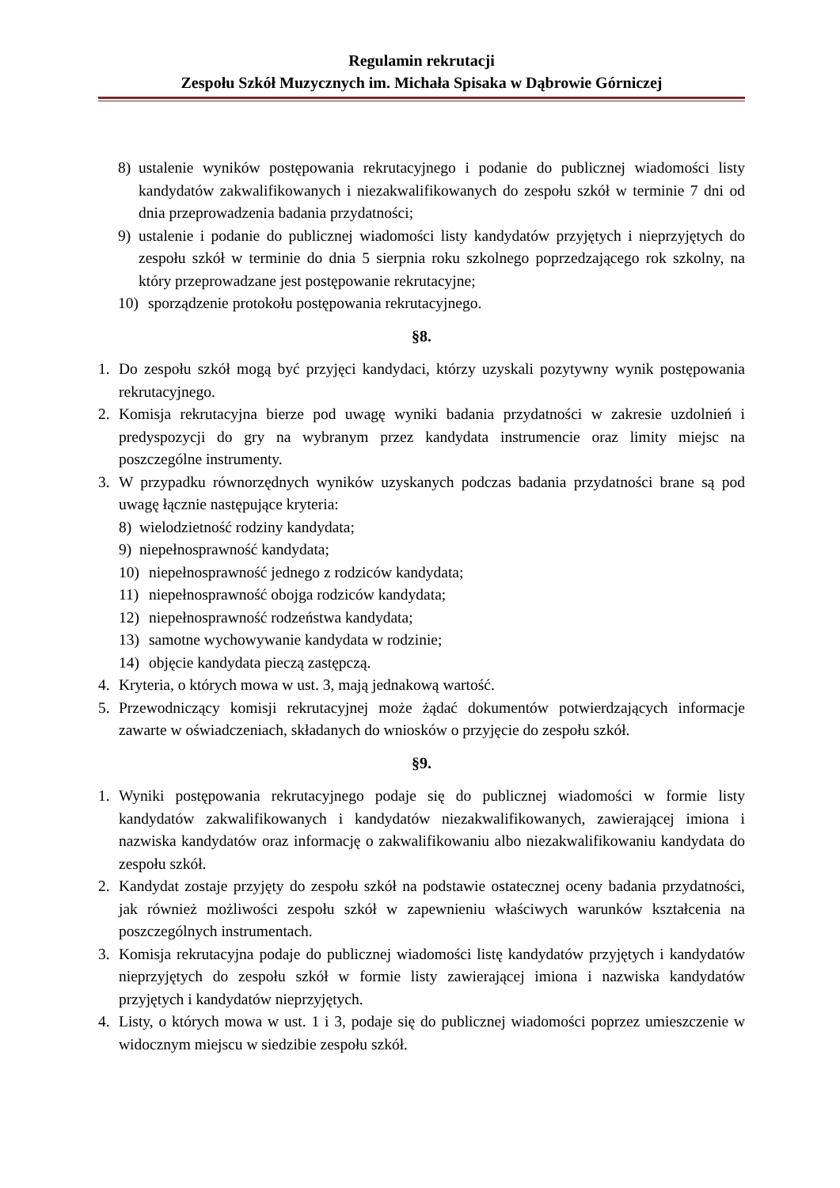Regulamin rekrutacji
Zespołu Szkół Muzycznych im. Michała Spisaka w Dąbrowie Górniczej
8) ustalenie wyników postępowania rekrutacyjnego i podanie do publicznej wiadomości listy kandydatów zakwalifikowanych i niezakwalifikowanych do zespołu szkół w terminie 7 dni od dnia przeprowadzenia badania przydatności;
9) ustalenie i podanie do publicznej wiadomości listy kandydatów przyjętych i nieprzyjętych do zespołu szkół w terminie do dnia 5 sierpnia roku szkolnego poprzedzającego rok szkolny, na który przeprowadzane jest postępowanie rekrutacyjne;
10) sporządzenie protokołu postępowania rekrutacyjnego.
§8.
1. Do zespołu szkół mogą być przyjęci kandydaci, którzy uzyskali pozytywny wynik postępowania rekrutacyjnego.
2. Komisja rekrutacyjna bierze pod uwagę wyniki badania przydatności w zakresie uzdolnień i predyspozycji do gry na wybranym przez kandydata instrumencie oraz limity miejsc na poszczególne instrumenty.
3. W przypadku równorzędnych wyników uzyskanych podczas badania przydatności brane są pod uwagę łącznie następujące kryteria:
8) wielodzietność rodziny kandydata;
9) niepełnosprawność kandydata;
10) niepełnosprawność jednego z rodziców kandydata;
11) niepełnosprawność obojga rodziców kandydata;
12) niepełnosprawność rodzeństwa kandydata;
13) samotne wychowywanie kandydata w rodzinie;
14) objęcie kandydata pieczą zastępczą.
4. Kryteria, o których mowa w ust. 3, mają jednakową wartość.
5. Przewodniczący komisji rekrutacyjnej może żądać dokumentów potwierdzających informacje zawarte w oświadczeniach, składanych do wniosków o przyjęcie do zespołu szkół.
§9.
1. Wyniki postępowania rekrutacyjnego podaje się do publicznej wiadomości w formie listy kandydatów zakwalifikowanych i kandydatów niezakwalifikowanych, zawierającej imiona i nazwiska kandydatów oraz informację o zakwalifikowaniu albo niezakwalifikowaniu kandydata do zespołu szkół.
2. Kandydat zostaje przyjęty do zespołu szkół na podstawie ostatecznej oceny badania przydatności, jak również możliwości zespołu szkół w zapewnieniu właściwych warunków kształcenia na poszczególnych instrumentach.
3. Komisja rekrutacyjna podaje do publicznej wiadomości listę kandydatów przyjętych i kandydatów nieprzyjętych do zespołu szkół w formie listy zawierającej imiona i nazwiska kandydatów przyjętych i kandydatów nieprzyjętych.
4. Listy, o których mowa w ust. 1 i 3, podaje się do publicznej wiadomości poprzez umieszczenie w widocznym miejscu w siedzibie zespołu szkół.